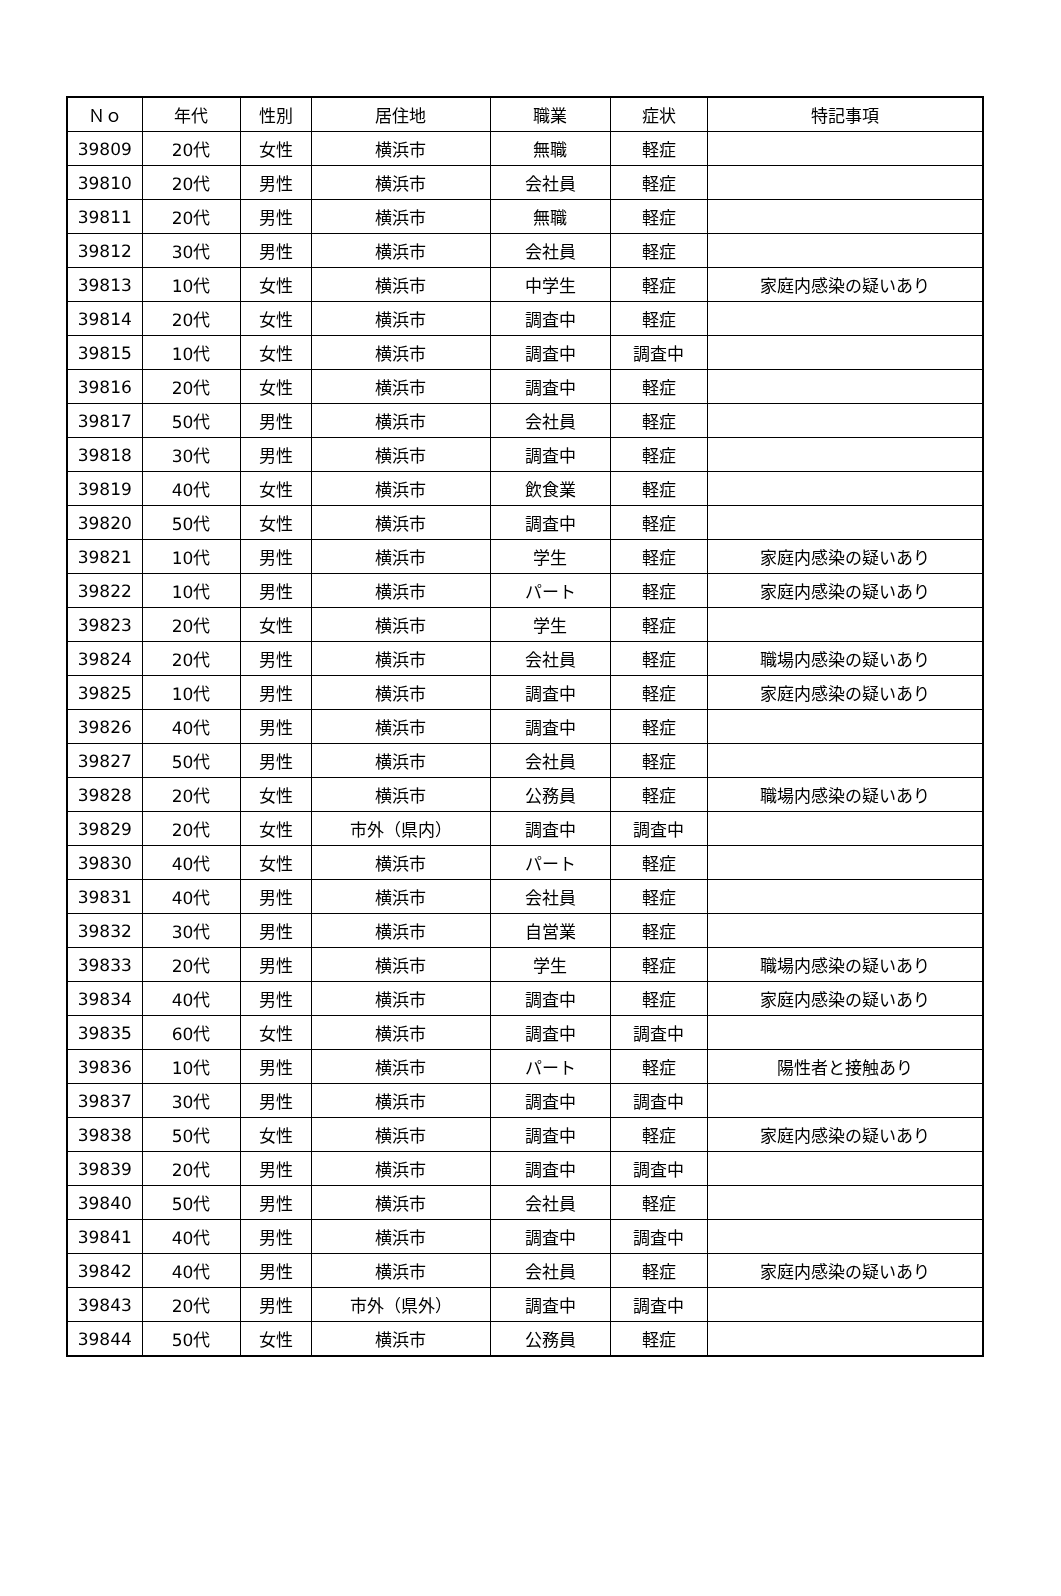| Ｎｏ | 年代 | 性別 | 居住地 | 職業 | 症状 | 特記事項 |
| --- | --- | --- | --- | --- | --- | --- |
| 39809 | 20代 | 女性 | 横浜市 | 無職 | 軽症 | |
| 39810 | 20代 | 男性 | 横浜市 | 会社員 | 軽症 | |
| 39811 | 20代 | 男性 | 横浜市 | 無職 | 軽症 | |
| 39812 | 30代 | 男性 | 横浜市 | 会社員 | 軽症 | |
| 39813 | 10代 | 女性 | 横浜市 | 中学生 | 軽症 | 家庭内感染の疑いあり |
| 39814 | 20代 | 女性 | 横浜市 | 調査中 | 軽症 | |
| 39815 | 10代 | 女性 | 横浜市 | 調査中 | 調査中 | |
| 39816 | 20代 | 女性 | 横浜市 | 調査中 | 軽症 | |
| 39817 | 50代 | 男性 | 横浜市 | 会社員 | 軽症 | |
| 39818 | 30代 | 男性 | 横浜市 | 調査中 | 軽症 | |
| 39819 | 40代 | 女性 | 横浜市 | 飲食業 | 軽症 | |
| 39820 | 50代 | 女性 | 横浜市 | 調査中 | 軽症 | |
| 39821 | 10代 | 男性 | 横浜市 | 学生 | 軽症 | 家庭内感染の疑いあり |
| 39822 | 10代 | 男性 | 横浜市 | パート | 軽症 | 家庭内感染の疑いあり |
| 39823 | 20代 | 女性 | 横浜市 | 学生 | 軽症 | |
| 39824 | 20代 | 男性 | 横浜市 | 会社員 | 軽症 | 職場内感染の疑いあり |
| 39825 | 10代 | 男性 | 横浜市 | 調査中 | 軽症 | 家庭内感染の疑いあり |
| 39826 | 40代 | 男性 | 横浜市 | 調査中 | 軽症 | |
| 39827 | 50代 | 男性 | 横浜市 | 会社員 | 軽症 | |
| 39828 | 20代 | 女性 | 横浜市 | 公務員 | 軽症 | 職場内感染の疑いあり |
| 39829 | 20代 | 女性 | 市外（県内） | 調査中 | 調査中 | |
| 39830 | 40代 | 女性 | 横浜市 | パート | 軽症 | |
| 39831 | 40代 | 男性 | 横浜市 | 会社員 | 軽症 | |
| 39832 | 30代 | 男性 | 横浜市 | 自営業 | 軽症 | |
| 39833 | 20代 | 男性 | 横浜市 | 学生 | 軽症 | 職場内感染の疑いあり |
| 39834 | 40代 | 男性 | 横浜市 | 調査中 | 軽症 | 家庭内感染の疑いあり |
| 39835 | 60代 | 女性 | 横浜市 | 調査中 | 調査中 | |
| 39836 | 10代 | 男性 | 横浜市 | パート | 軽症 | 陽性者と接触あり |
| 39837 | 30代 | 男性 | 横浜市 | 調査中 | 調査中 | |
| 39838 | 50代 | 女性 | 横浜市 | 調査中 | 軽症 | 家庭内感染の疑いあり |
| 39839 | 20代 | 男性 | 横浜市 | 調査中 | 調査中 | |
| 39840 | 50代 | 男性 | 横浜市 | 会社員 | 軽症 | |
| 39841 | 40代 | 男性 | 横浜市 | 調査中 | 調査中 | |
| 39842 | 40代 | 男性 | 横浜市 | 会社員 | 軽症 | 家庭内感染の疑いあり |
| 39843 | 20代 | 男性 | 市外（県外） | 調査中 | 調査中 | |
| 39844 | 50代 | 女性 | 横浜市 | 公務員 | 軽症 | |